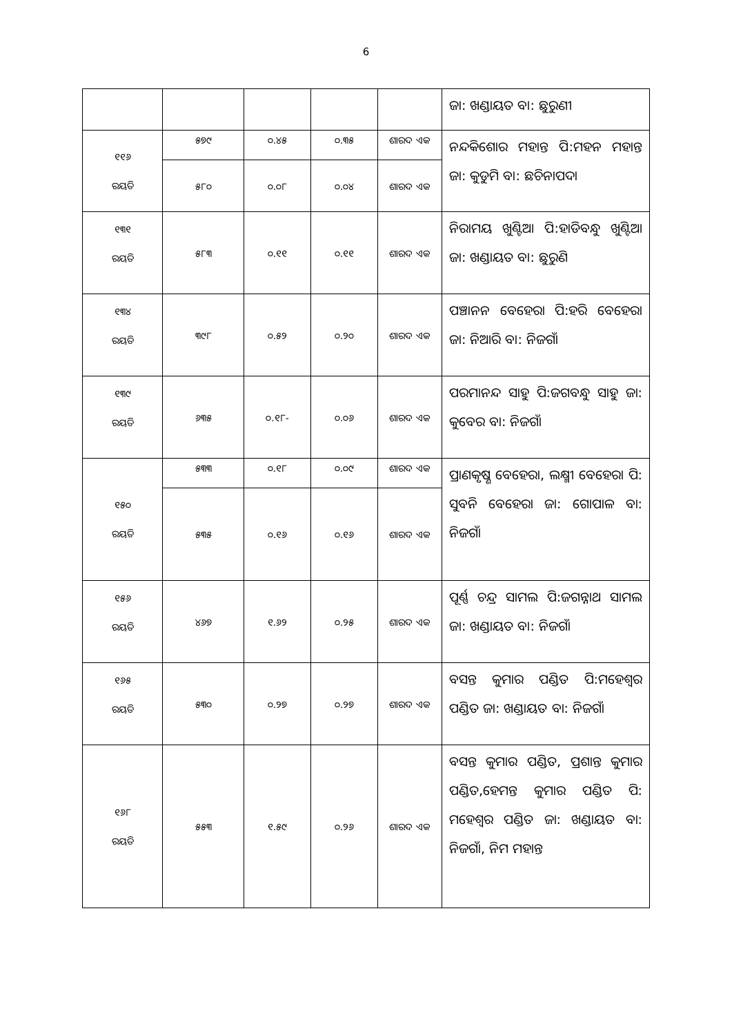6
| | | | | | ଜା: ଖଣ୍ଡାୟତ ବା: ଛୁରୁଣୀ |
| ୧୧୬ ରୟତି | ୫୭୯ | ୦.୪୫ | ୦.୩୫ | ଶାରଦ ଏକ | ନନ୍ଦକିଶୋର ମହାନ୍ତ ପି:ମହନ ମହାନ୍ତ ଜା: କୁଡୁମି ବା: ଛଚିନାପଦା |
| | ୫୮୦ | ୦.୦୮ | ୦.୦୪ | ଶାରଦ ଏକ | |
| ୧୩୧ ରୟତି | ୫୮୩ | ୦.୧୧ | ୦.୧୧ | ଶାରଦ ଏକ | ନିରାମୟ ଖୁଣ୍ଟିଆ ପି:ହାଡିବନ୍ଧୁ ଖୁଣ୍ଟିଆ ଜା: ଖଣ୍ଡାୟତ ବା: ଛୁରୁଣି |
| ୧୩୪ ରୟତି | ୩୯୮ | ୦.୫୨ | ୦.୨୦ | ଶାରଦ ଏକ | ପଞ୍ଚାନନ ବେହେରା ପି:ହରି ବେହେରା ଜା: ନିଆରି ବା: ନିଜଗାଁ |
| ୧୩୯ ରୟତି | ୬୩୫ | ୦.୧୮- | ୦.୦୬ | ଶାରଦ ଏକ | ପରମାନନ୍ଦ ସାହୁ ପି:ଜଗବନ୍ଧୁ ସାହୁ ଜା: କୁବେର ବା: ନିଜଗାଁ |
| ୧୫୦ ରୟତି | ୫୩୩ | ୦.୧୮ | ୦.୦୯ | ଶାରଦ ଏକ | ପ୍ରାଣକୃଷ୍ଣ ବେହେରା, ଲକ୍ଷ୍ମୀ ବେହେରା ପି: ସୁବନି ବେହେରା ଜା: ଗୋପାଳ ବା: ନିଜଗାଁ |
| | ୫୩୫ | ୦.୧୬ | ୦.୧୬ | ଶାରଦ ଏକ | |
| ୧୫୬ ରୟତି | ୪୬୭ | ୧.୬୨ | ୦.୨୫ | ଶାରଦ ଏକ | ପୂର୍ଣ୍ଣ ଚନ୍ଦ୍ର ସାମଲ ପି:ଜଗନ୍ନାଥ ସାମଲ ଜା: ଖଣ୍ଡାୟତ ବା: ନିଜଗାଁ |
| ୧୬୫ ରୟତି | ୫୩୦ | ୦.୨୭ | ୦.୨୭ | ଶାରଦ ଏକ | ବସନ୍ତ କୁମାର ପଣ୍ଡିତ ପି:ମହେଶ୍ୱର ପଣ୍ଡିତ ଜା: ଖଣ୍ଡାୟତ ବା: ନିଜଗାଁ |
| ୧୬୮ ରୟତି | ୫୫୩ | ୧.୫୯ | ୦.୨୬ | ଶାରଦ ଏକ | ବସନ୍ତ କୁମାର ପଣ୍ଡିତ, ପ୍ରଶାନ୍ତ କୁମାର ପଣ୍ଡିତ,ହେମନ୍ତ କୁମାର ପଣ୍ଡିତ ପି: ମହେଶ୍ୱର ପଣ୍ଡିତ ଜା: ଖଣ୍ଡାୟତ ବା: ନିଜଗାଁ, ନିମ ମହାନ୍ତ |